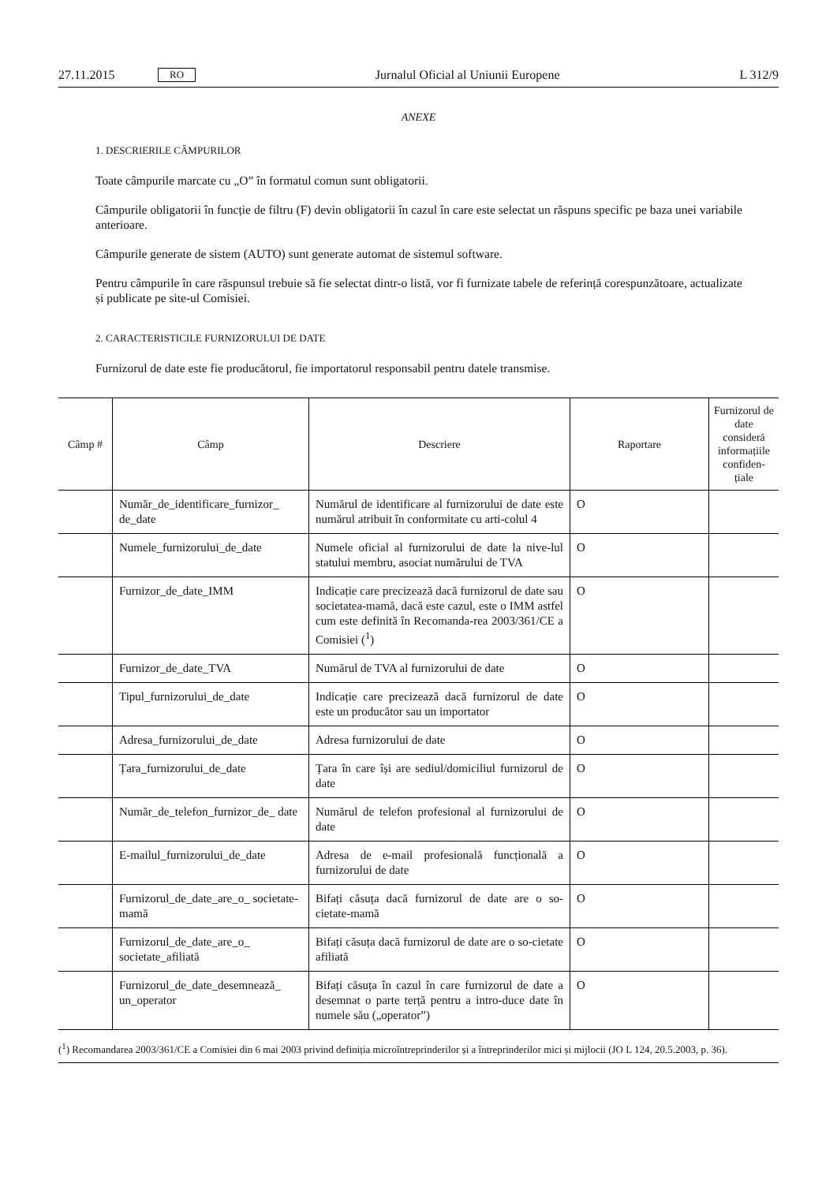27.11.2015 RO Jurnalul Oficial al Uniunii Europene L 312/9
ANEXE
1. DESCRIERILE CÂMPURILOR
Toate câmpurile marcate cu „O” în formatul comun sunt obligatorii.
Câmpurile obligatorii în funcție de filtru (F) devin obligatorii în cazul în care este selectat un răspuns specific pe baza unei variabile anterioare.
Câmpurile generate de sistem (AUTO) sunt generate automat de sistemul software.
Pentru câmpurile în care răspunsul trebuie să fie selectat dintr-o listă, vor fi furnizate tabele de referință corespunzătoare, actualizate și publicate pe site-ul Comisiei.
2. CARACTERISTICILE FURNIZORULUI DE DATE
Furnizorul de date este fie producătorul, fie importatorul responsabil pentru datele transmise.
| Câmp # | Câmp | Descriere | Raportare | Furnizorul de date consideră informațiile confiden-țiale |
| --- | --- | --- | --- | --- |
| | Număr_de_identificare_furnizor_ de_date | Numărul de identificare al furnizorului de date este numărul atribuit în conformitate cu arti-colul 4 | O | |
| | Numele_furnizorului_de_date | Numele oficial al furnizorului de date la nive-lul statului membru, asociat numărului de TVA | O | |
| | Furnizor_de_date_IMM | Indicație care precizează dacă furnizorul de date sau societatea-mamă, dacă este cazul, este o IMM astfel cum este definită în Recomanda-rea 2003/361/CE a Comisiei (<sup>1</sup>) | O | |
| | Furnizor_de_date_TVA | Numărul de TVA al furnizorului de date | O | |
| | Tipul_furnizorului_de_date | Indicație care precizează dacă furnizorul de date este un producător sau un importator | O | |
| | Adresa_furnizorului_de_date | Adresa furnizorului de date | O | |
| | Țara_furnizorului_de_date | Țara în care își are sediul/domiciliul furnizorul de date | O | |
| | Număr_de_telefon_furnizor_de_ date | Numărul de telefon profesional al furnizorului de date | O | |
| | E-mailul_furnizorului_de_date | Adresa de e-mail profesională funcțională a furnizorului de date | O | |
| | Furnizorul_de_date_are_o_ societate-mamă | Bifați căsuța dacă furnizorul de date are o so-cietate-mamă | O | |
| | Furnizorul_de_date_are_o_ societate_afiliată | Bifați căsuța dacă furnizorul de date are o so-cietate afiliată | O | |
| | Furnizorul_de_date_desemnează_ un_operator | Bifați căsuța în cazul în care furnizorul de date a desemnat o parte terță pentru a intro-duce date în numele său („operator”) | O | |
(<sup>1</sup>) Recomandarea 2003/361/CE a Comisiei din 6 mai 2003 privind definiția microîntreprinderilor și a întreprinderilor mici și mijlocii (JO L 124, 20.5.2003, p. 36).